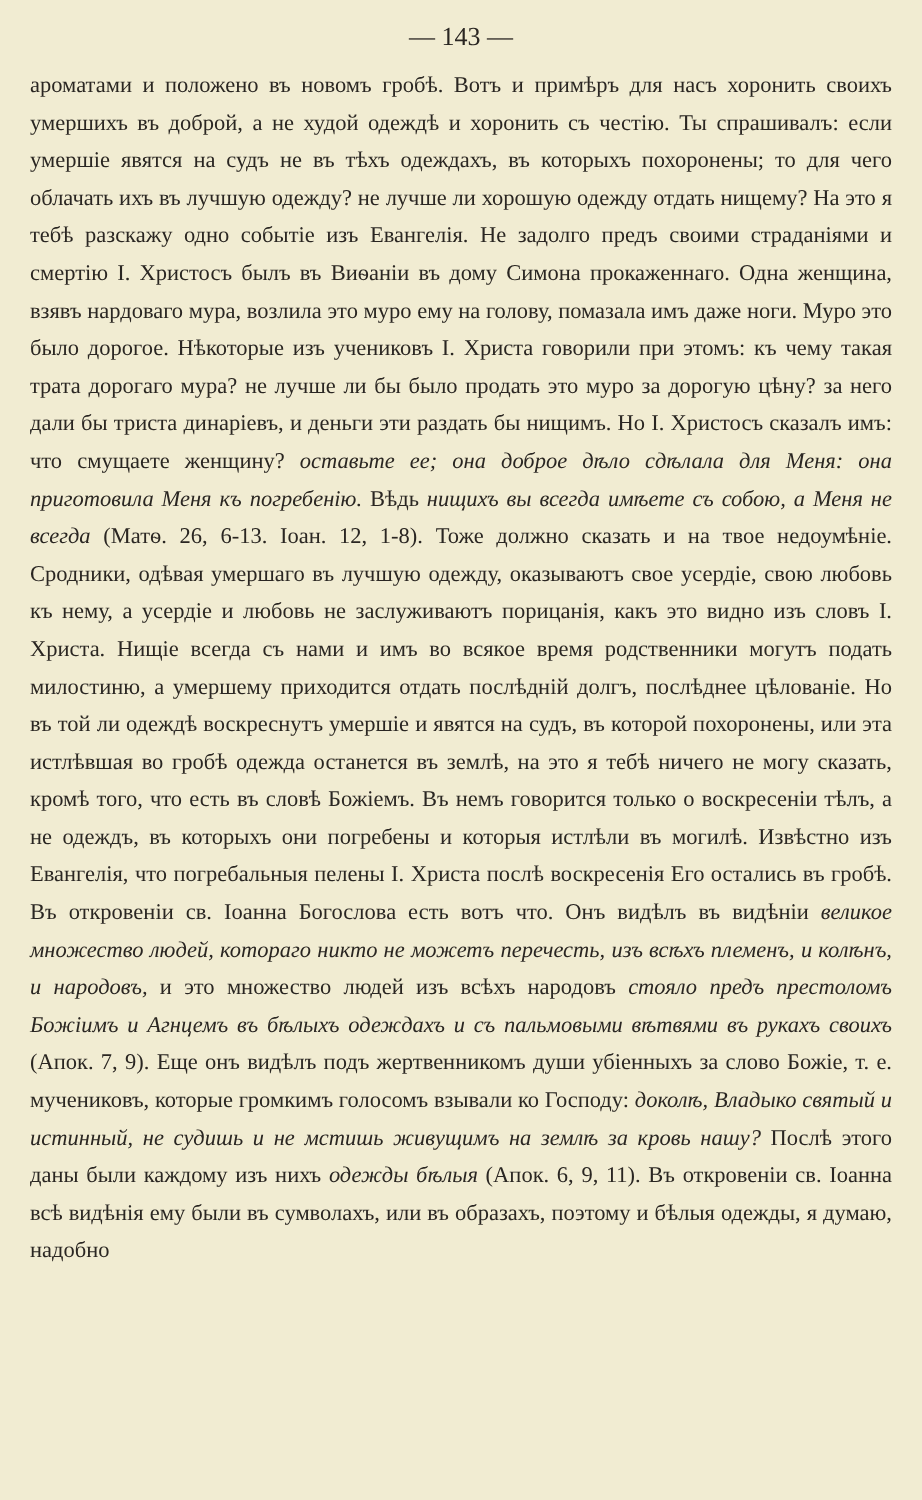— 143 —
ароматами и положено въ новомъ гробѣ. Вотъ и примѣръ для насъ хоронить своихъ умершихъ въ доброй, а не худой одеждѣ и хоронить съ честію. Ты спрашивалъ: если умершіе явятся на судъ не въ тѣхъ одеждахъ, въ которыхъ похоронены; то для чего облачать ихъ въ лучшую одежду? не лучше ли хорошую одежду отдать нищему? На это я тебѣ разскажу одно событіе изъ Евангелія. Не задолго предъ своими страданіями и смертію І. Христосъ былъ въ Виѳаніи въ дому Симона прокаженнаго. Одна женщина, взявъ нардоваго мура, возлила это муро ему на голову, помазала имъ даже ноги. Муро это было дорогое. Нѣкоторые изъ учениковъ І. Христа говорили при этомъ: къ чему такая трата дорогаго мура? не лучше ли бы было продать это муро за дорогую цѣну? за него дали бы триста динаріевъ, и деньги эти раздать бы нищимъ. Но І. Христосъ сказалъ имъ: что смущаете женщину? оставьте ее; она доброе дѣло сдѣлала для Меня: она приготовила Меня къ погребенію. Вѣдь нищихъ вы всегда имѣете съ собою, а Меня не всегда (Матѳ. 26, 6-13. Іоан. 12, 1-8). Тоже должно сказать и на твое недоумѣніе. Сродники, одѣвая умершаго въ лучшую одежду, оказываютъ свое усердіе, свою любовь къ нему, а усердіе и любовь не заслуживаютъ порицанія, какъ это видно изъ словъ І. Христа. Нищіе всегда съ нами и имъ во всякое время родственники могутъ подать милостиню, а умершему приходится отдать послѣдній долгъ, послѣднее цѣлованіе. Но въ той ли одеждѣ воскреснутъ умершіе и явятся на судъ, въ которой похоронены, или эта истлѣвшая во гробѣ одежда останется въ землѣ, на это я тебѣ ничего не могу сказать, кромѣ того, что есть въ словѣ Божіемъ. Въ немъ говорится только о воскресеніи тѣлъ, а не одеждъ, въ которыхъ они погребены и которыя истлѣли въ могилѣ. Извѣстно изъ Евангелія, что погребальныя пелены І. Христа послѣ воскресенія Его остались въ гробѣ. Въ откровеніи св. Іоанна Богослова есть вотъ что. Онъ видѣлъ въ видѣніи великое множество людей, котораго никто не можетъ перечесть, изъ всѣхъ племенъ, и колѣнъ, и народовъ, и это множество людей изъ всѣхъ народовъ стояло предъ престоломъ Божіимъ и Агнцемъ въ бѣлыхъ одеждахъ и съ пальмовыми вѣтвями въ рукахъ своихъ (Апок. 7, 9). Еще онъ видѣлъ подъ жертвенникомъ души убіенныхъ за слово Божіе, т. е. мучениковъ, которые громкимъ голосомъ взывали ко Господу: доколѣ, Владыко святый и истинный, не судишь и не мстишь живущимъ на землѣ за кровь нашу? Послѣ этого даны были каждому изъ нихъ одежды бѣлыя (Апок. 6, 9, 11). Въ откровеніи св. Іоанна всѣ видѣнія ему были въ сумволахъ, или въ образахъ, поэтому и бѣлыя одежды, я думаю, надобно